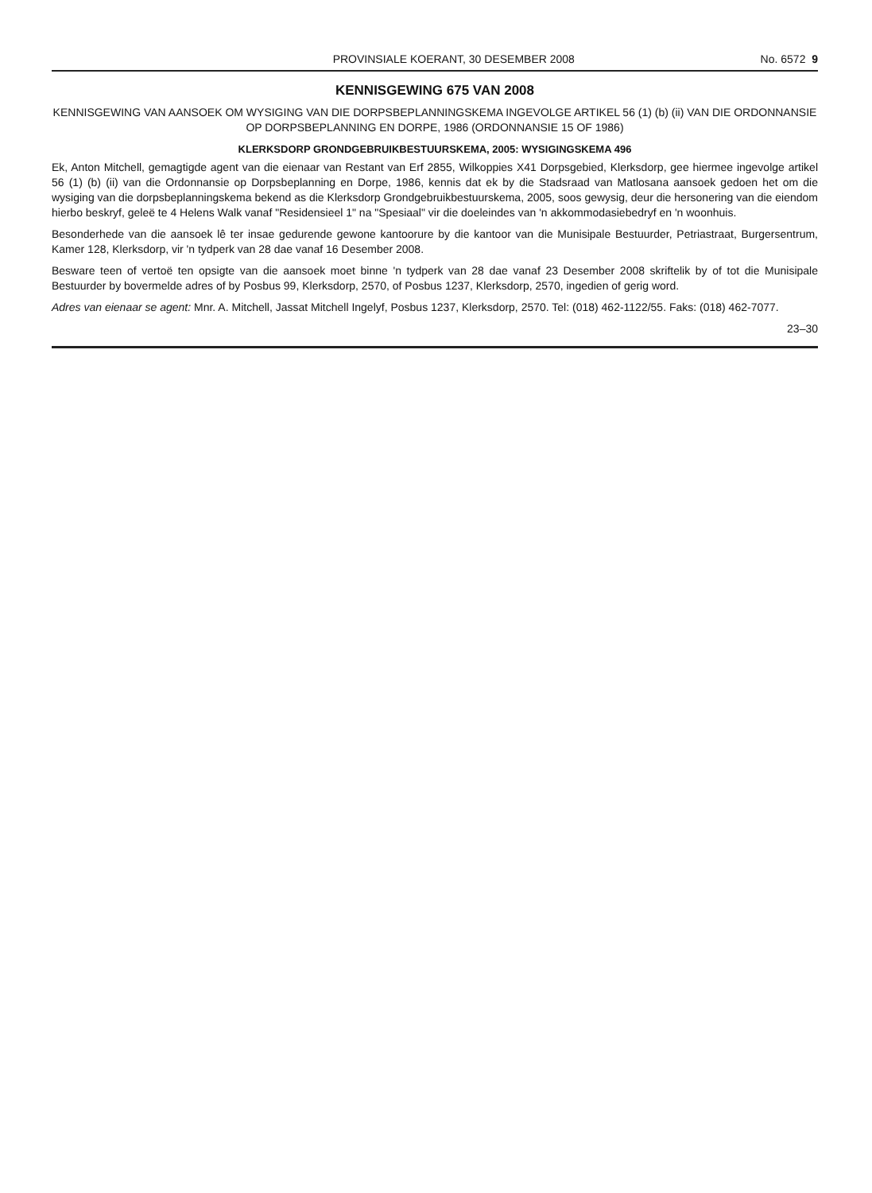PROVINSIALE KOERANT, 30 DESEMBER 2008 No. 6572 9
KENNISGEWING 675 VAN 2008
KENNISGEWING VAN AANSOEK OM WYSIGING VAN DIE DORPSBEPLANNINGSKEMA INGEVOLGE ARTIKEL 56 (1) (b) (ii) VAN DIE ORDONNANSIE OP DORPSBEPLANNING EN DORPE, 1986 (ORDONNANSIE 15 OF 1986)
KLERKSDORP GRONDGEBRUIKBESTUURSKEMA, 2005: WYSIGINGSKEMA 496
Ek, Anton Mitchell, gemagtigde agent van die eienaar van Restant van Erf 2855, Wilkoppies X41 Dorpsgebied, Klerksdorp, gee hiermee ingevolge artikel 56 (1) (b) (ii) van die Ordonnansie op Dorpsbeplanning en Dorpe, 1986, kennis dat ek by die Stadsraad van Matlosana aansoek gedoen het om die wysiging van die dorpsbeplanningskema bekend as die Klerksdorp Grondgebruikbestuurskema, 2005, soos gewysig, deur die hersonering van die eiendom hierbo beskryf, geleë te 4 Helens Walk vanaf "Residensieel 1" na "Spesiaal" vir die doeleindes van 'n akkommodasiebedryf en 'n woonhuis.
Besonderhede van die aansoek lê ter insae gedurende gewone kantoorure by die kantoor van die Munisipale Bestuurder, Petriastraat, Burgersentrum, Kamer 128, Klerksdorp, vir 'n tydperk van 28 dae vanaf 16 Desember 2008.
Besware teen of vertoë ten opsigte van die aansoek moet binne 'n tydperk van 28 dae vanaf 23 Desember 2008 skriftelik by of tot die Munisipale Bestuurder by bovermelde adres of by Posbus 99, Klerksdorp, 2570, of Posbus 1237, Klerksdorp, 2570, ingedien of gerig word.
Adres van eienaar se agent: Mnr. A. Mitchell, Jassat Mitchell Ingelyf, Posbus 1237, Klerksdorp, 2570. Tel: (018) 462-1122/55. Faks: (018) 462-7077.
23–30